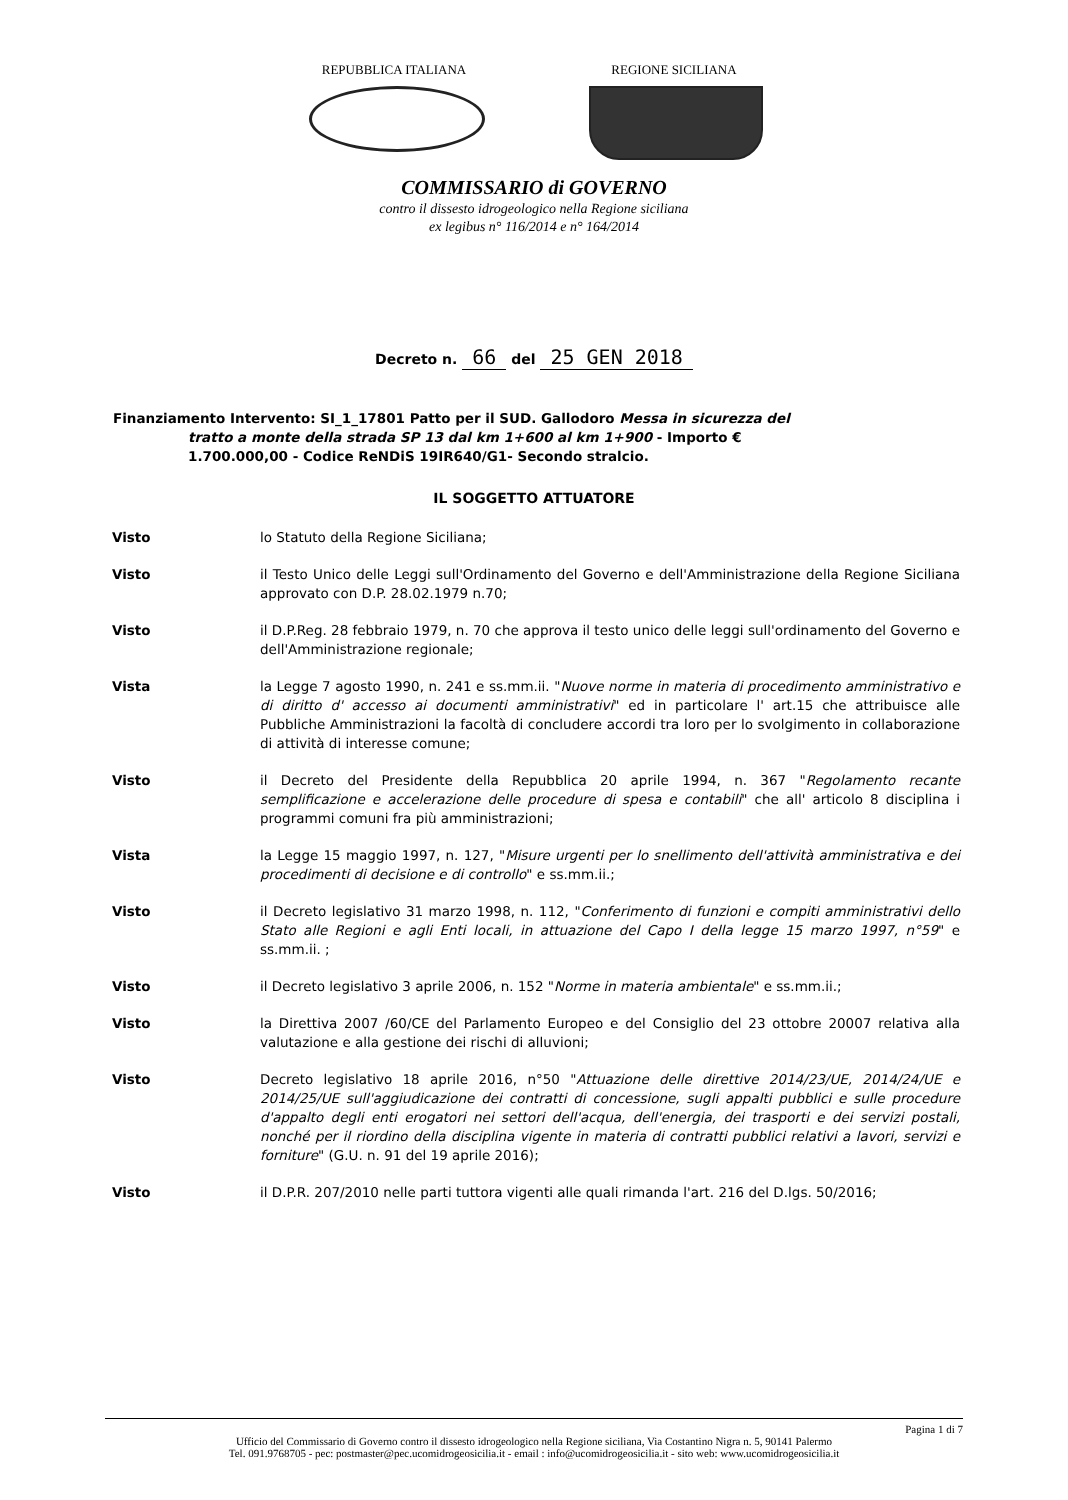REPUBBLICA ITALIANA REGIONE SICILIANA
COMMISSARIO di GOVERNO
contro il dissesto idrogeologico nella Regione siciliana
ex legibus n° 116/2014 e n° 164/2014
Decreto n. 66 del 25 GEN 2018
Finanziamento Intervento: SI_1_17801 Patto per il SUD. Gallodoro Messa in sicurezza del
tratto a monte della strada SP 13 dal km 1+600 al km 1+900 - Importo €
1.700.000,00 - Codice ReNDiS 19IR640/G1- Secondo stralcio.
IL SOGGETTO ATTUATORE
Visto lo Statuto della Regione Siciliana;
Visto il Testo Unico delle Leggi sull'Ordinamento del Governo e dell'Amministrazione della Regione Siciliana approvato con D.P. 28.02.1979 n.70;
Visto il D.P.Reg. 28 febbraio 1979, n. 70 che approva il testo unico delle leggi sull'ordinamento del Governo e dell'Amministrazione regionale;
Vista la Legge 7 agosto 1990, n. 241 e ss.mm.ii. "Nuove norme in materia di procedimento amministrativo e di diritto d' accesso ai documenti amministrativi" ed in particolare l' art.15 che attribuisce alle Pubbliche Amministrazioni la facoltà di concludere accordi tra loro per lo svolgimento in collaborazione di attività di interesse comune;
Visto il Decreto del Presidente della Repubblica 20 aprile 1994, n. 367 "Regolamento recante semplificazione e accelerazione delle procedure di spesa e contabili" che all' articolo 8 disciplina i programmi comuni fra più amministrazioni;
Vista la Legge 15 maggio 1997, n. 127, "Misure urgenti per lo snellimento dell'attività amministrativa e dei procedimenti di decisione e di controllo" e ss.mm.ii.;
Visto il Decreto legislativo 31 marzo 1998, n. 112, "Conferimento di funzioni e compiti amministrativi dello Stato alle Regioni e agli Enti locali, in attuazione del Capo I della legge 15 marzo 1997, n°59" e ss.mm.ii. ;
Visto il Decreto legislativo 3 aprile 2006, n. 152 "Norme in materia ambientale" e ss.mm.ii.;
Visto la Direttiva 2007 /60/CE del Parlamento Europeo e del Consiglio del 23 ottobre 20007 relativa alla valutazione e alla gestione dei rischi di alluvioni;
Visto Decreto legislativo 18 aprile 2016, n°50 "Attuazione delle direttive 2014/23/UE, 2014/24/UE e 2014/25/UE sull'aggiudicazione dei contratti di concessione, sugli appalti pubblici e sulle procedure d'appalto degli enti erogatori nei settori dell'acqua, dell'energia, dei trasporti e dei servizi postali, nonché per il riordino della disciplina vigente in materia di contratti pubblici relativi a lavori, servizi e forniture" (G.U. n. 91 del 19 aprile 2016);
Visto il D.P.R. 207/2010 nelle parti tuttora vigenti alle quali rimanda l'art. 216 del D.lgs. 50/2016;
Pagina 1 di 7
Ufficio del Commissario di Governo contro il dissesto idrogeologico nella Regione siciliana, Via Costantino Nigra n. 5, 90141 Palermo
Tel. 091.9768705 - pec: postmaster@pec.ucomidrogeosicilia.it - email : info@ucomidrogeosicilia.it - sito web: www.ucomidrogeosicilia.it